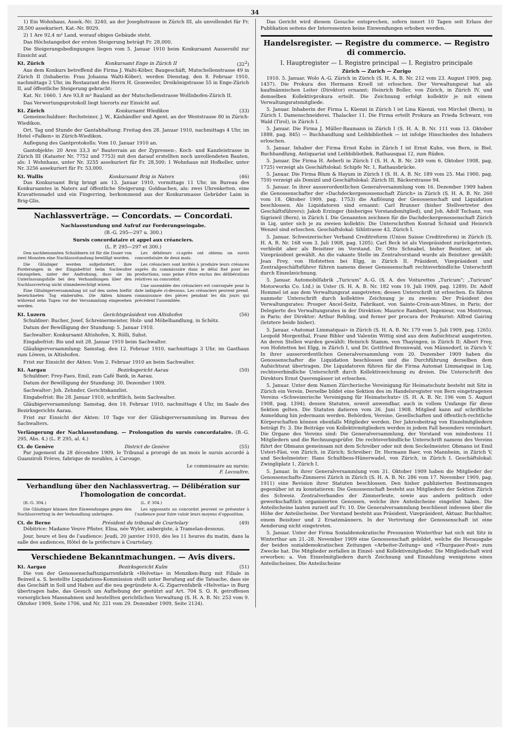34
1) Ein Wohnhaus, Assek.-Nr. 3240, an der Josephstrasse in Zürich III, als unvollendet für Fr. 28,500 assekuriert. Kat.-Nr. 8029.
2) 1 Are 92,4 m² Land, worauf obiges Gebäude steht.
Das Höchstangebot der ersten Steigerung beträgt Fr. 28,000.
Die Steigerungsbedingungen liegen vom 5. Januar 1910 beim Konkursamt Aussersihl zur Einsicht auf.
Kt. Zürich Konkursamt Enge in Zürich II (32<sup>2</sup>)
Aus dem Konkurs betreffend die Firma J. Walti-Köber, Baugeschäft, Mutschellenstrasse 49 in Zürich II (Inhaberin: Frau Johanna Walti-Köber), werden Dienstag, den 8. Februar 1910, nachmittags 2 Uhr, im Restaurant des Herrn H. Gossweiler, Dreikönigstrasse 55 in Enge-Zürich II, auf öffentliche Steigerung gebracht:
Kat. Nr. 1660. 1 Are 93,8 m² Bauland an der Mutschellenstrasse Wollisbofen-Zürich II.
Das Verwertungsprotokoll liegt hierorts zur Einsicht auf.
Kt. Zürich Konkursamt Wiedikon (33)
Gemeinschuldner: Rechsteiner, J. W., Käshändler und Agent, an der Weststrasse 80 in Zürich-Wiedikon.
Ort, Tag und Stunde der Gantabhaltung: Freitag den 28. Januar 1910, nachmittags 4 Uhr, im Hotel «Falken» in Zürich-Wiedikon.
Auflegung des Gantprotokolls: Vom 10. Januar 1910 an.
Gantobjekte: 20 Aren 33,3 m² Bauterrain an der Zypressen-, Koch- und Kanzleistrasse in Zürich III (Kataster Nr. 7752 und 7753) mit den darauf erstellten noch unvollendeten Bauten, als: 1 Wohnhaus, unter Nr. 3255 assekuriert für Fr. 28,500; 1 Wohnhaus mit Hofkeller, unter Nr. 3256 assekuriert für Fr. 53,000.
Kt. Wallis Konkursamt Brig in Naters (46)
Das Konkursamt Brig bringt am 13. Januar 1910, vormittags 11 Uhr, im Bureau des Konkursamtes in Naters auf öffentliche Steigerung: Goldsachen, als: zwei Uhrenketten, eine Kravattennadel und ein Fingerring, herkommend aus der Konkursmasse Gebrüder Laim in Brig-Glis.
Nachlassverträge. — Concordats. — Concordati.
Nachlassstundung und Aufruf zur Forderungseingabe.
(B.-G. 295—297 u. 300.)
Sursis concordataire et appel aux créanciers.
(L. P. 295—297 et 300.)
Den nachbenannten Schuldnern ist für die Dauer von zwei Monaten eine Nachlassstundung bewilligt worden.
Die Gläubiger werden aufgefordert, ihre Forderungen in der Eingabefrist beim Sachwalter einzugeben, unter der Androhung, dass sie im Unterlassungsfalle bei den Verhandlungen über den Nachlassvertrag nicht stimmberechtigt wären.
Eine Gläubigerversammlung ist auf den unten hiefür bezeichneten Tag einberufen. Die Akten können während zehn Tagen vor der Versammlung eingesehen werden.
Les débiteurs ci-après ont obtenu un sursis concordataire de deux mois.
Les créanciers sont invités à produire leurs créances auprès du commissaire dans le délai fixé pour les productions, sous peine d'être exclus des délibérations relatives au concordat.
Une assemblée des créanciers est convoquée pour la date indiquée ci-dessous. Les créanciers peuvent prend. connaissance des pièces pendant les dix jours qui précèdent l'assemblée.
Kt. Luzern Gerichtspräsident von Altishofen (56)
Schuldner: Bucher, Josef, Schreinermeister, Holz- und Möbelhandlung, in Schötz.
Datum der Bewilligung der Stundung: 5. Januar 1910.
Sachwalter: Konkursamt Altishofen, X. Rölli, Suhst.
Eingabefrist: Bis und mit 28. Januar 1910 beim Sachwalter.
Gläubigerversammlung: Samstag, den 12. Februar 1910, nachmittags 3 Uhr, im Gasthaus zum Löwen, in Altishofen.
Frist zur Einsicht der Akten: Vom 2. Februar 1910 an beim Sachwalter.
Kt. Aargau Bezirksgericht Aarau (50)
Schuldner: Frey-Faes, Emil, zum Café Bank, in Aarau.
Datum der Bewilligung der Stundung: 30. Dezember 1909.
Sachwalter: Joh. Zehnder, Gerichtskanzlist.
Eingabefrist: Bis 28. Januar 1910, schriftlich, heim Sachwalter.
Gläubigerversammlung: Samstag, den 19. Februar 1910, nachmittags 4 Uhr, im Saale des Bezirksgerichts Aarau.
Frist zur Einsicht der Akten: 10 Tage vor der Gläubigerversammlung im Bureau des Sachwalters.
Verlängerung der Nachlassstundung. — Prolongation du sursis concordataire. (B.-G. 295, Abs. 4.) (L. P. 295, al. 4.)
Ct. de Genève District de Genève (55)
Par jugement du 28 décembre 1909, le Tribunal a prorogé de un mois le sursis accordé à Guanziroli Frères, fabrique de meubles, à Carouge.
Le commissaire au sursis:
F. Lecoultre.
Verhandlung über den Nachlassvertrag. — Délibération sur l'homologation de concordat.
(B.-G. 304.)
Die Gläubiger können ihre Einwendungen gegen den Nachlassvertrag in der Verhandlung anbringen.
(L. P. 304.)
Les opposants au concordat peuvent se présenter à l'audience pour faire valoir leurs moyens d'opposition.
Ct. de Berne Président du tribunal de Courtelary (49)
Débitrice: Madame Veuve Pfister, Elisa, née Wyler, aubergiste, à Tramelan-dessous.
Jour, heure et lieu de l'audience: Jeudi, 20 janvier 1910, dès les 11 heures du matin, dans la salle des audiences, Hôtel de la préfecture à Courtelary.
Verschiedene Bekanntmachungen. — Avis divers.
Kt. Aargau Bezirksgericht Kulm (51)
Die von der Genossenschaftszigarrenfabrik «Helvetia» in Menziken-Burg mit Filiale in Beinwil a. S. bestellte Liquidations-Kommission stellt unter Berufung auf die Tatsache, dass sie das Geschäft in Soll und Haben auf die neu gegründete A.-G. Zigarrenfabrik «Helvetia» in Burg übertragen habe, das Gesuch um Aufhebung der gestützt auf Art. 704 S. O. R. getroffenen vorsorglichen Massnahmen und hestellten gerichtlichen Verwaltung (S. H. A. B. Nr. 253 vom 9. Oktoher 1909, Seite 1706, und Nr. 321 vom 29. Dezember 1909, Seite 2134).
Das Gericht wird diesem Gesuche entsprechen, sofern innert 10 Tagen seit Erlass der Publikation seitens der Interessenten keine Einwendungen erhoben werden.
Handelsregister. — Registre du commerce. — Registro di commercio.
I. Hauptregister — I. Registre principal — I. Registro principale
Zürich — Zurich — Zurigo
1910. 5. Januar. Wolo A.-G. Zürich in Zürich (S. H. A. B. Nr. 212 vom 23. August 1909, pag. 1457). Die Prokura des Hermann Kroell ist erloschen. Der Verwaltungsrat hat als kaufmännischen Leiter (Direktor) ernannt: Heinrich Boller, von Zürich, in Zürich IV, und demselben Kollektivprokura erteilt. Die Zeichnung erfolgt kollektiv je mit einem Verwaltungsratsmitgliede.
5. Januar. Inhaberin der Firma L. Küenzi in Zürich I ist Lina Küenzi, von Mirchel (Bern), in Zürich I. Damenschneiderei. Thalacker 11. Die Firma erteilt Prokura an Frieda Schwarz, von Wald (Tirol), in Zürich I.
5. Januar. Die Firma J. Müller-Baumann in Zürich I (S. H. A. B. Nr. 111 vom 13. Oktober 1888, pag. 845) — Buchhandlung und Leihbibliothek — ist infolge Hinschiedes des Inhabers erloschen.
5. Januar. Inhaber der Firma Ernst Kuhn in Zürich I ist Ernst Kuhn, von Bern, in Biel. Buchhandlung, Antiquariat und Leihbibliotbek. Rathausquai 12, zum Rüden.
5. Januar. Die Firma H. Aeberli in Zürich I (S. H. A. B. Nr. 249 vom 6. Oktober 1908, pag. 1725) verzeigt als Geschäftslokal: Schipfe Nr. 1, Rathausbrücke.
5. Januar. Die Firma Blum & Hayum in Zürich I (S. H. A. B. Nr. 189 vom 25. Mai 1900, pag. 759) verzeigt als Domizil und Geschäftslokal: Zürich III, Bäckerstrasse 94.
5. Januar. In ihrer ausserordentlichen Generalversammlung vom 16. Dezember 1909 haben die Genossenschafter der «Dachdeckergenossenschaft Zürich» in Zürich (S. H. A. B. Nr. 260 vom 18. Oktober 1909, pag. 1753) die Auflösung der Genossenschaft und Liquidation beschlossen. Als Liquidatoren sind ernannt: Carl Brunner (bisher Stellvertreter des Geschäftsführers); Jakob Erzinger (bisheriges Vorstandsmitglied), und Joh. Adolf Tschanz, von Sigriswil (Bern), in Zürich I. Die Genannten zeichnen für die Dachdeckergenossenschaft Zürich in Liq. unter sich je zu zweien kollektiv. Die Unterschriften Konrad Schmid und Heinrich Wenzel sind erloschen. Geschäftslokal: Sihlstrasse 43, Zürich I.
5. Januar. Schweizerischer Verband Creditreform (Union Suisse Creditreform) in Zürich (S. H. A. B. Nr. 168 vom 3. Juli 1908, pag. 1205). Carl Beck ist als Vizepräsident zurückgetreten, verbleibt aber als Beisitzer im Vorstand. Dr. Otto Schnabel, bisher Beisitzer, ist als Vizepräsident gewählt. An die vakante Stelle im Zentralvorstand wurde als Beisitzer gewählt: Jean Frey, von Hofstetten bei Elgg, in Zürich II. Präsident, Vizepräsident und Zentralgeschäftsführer führen namens dieser Genossenschaft rechtsverbindliche Unterschrift durch Einzelzeichnung.
5. Januar. Automobilfabrik „Turicum" A.-G. (S. A. des Voiturettes „Turicum"; „Turicum" Motorworks Co. Ltd.) in Uster (S. H. A. B. Nr. 182 vom 19. Juli 1909, pag. 1289). Dr. Adolf Hommel ist aus dem Verwaltungsrat ausgetreten; dessen Unterschrift ist erloschen. Es führen nunmehr Unterschrift durch kollektive Zeichnung je zu zweien: Der Präsident des Verwaltungsrates: Prosper Ancel-Seitz, Fabrikant, von Sainte-Croix-aux-Mines, in Paris; der Delegierte des Verwaltungsrates in der Direktion: Maurice Rambert, Ingenieur, von Montreux, in Paris; der Direktor: Arthur Rebling, und ferner per procura der Prokurist: Alfred Gairing (letztere beide bisher).
5. Januar. «Automat Limmatquai» in Zürich (S. H. A. B. Nr. 179 vom 5. Juli 1909, pag. 1265). Leopold Morgenthal, Franz Bibler und Valentin Wittig sind aus dem Aufsichtsrat ausgetreten. An deren Stellen wurden gewählt: Heinrich Stamm, von Thayingen, in Zürich II; Albert Frey, von Hofstetten bei Elgg, in Zürich I, und Dr. Gottfried Brennwald, von Männedorf, in Zürich V. In ihrer ausserordentlichen Generalversammlung vom 20. Dezember 1909 haben die Genossenschafter die Liquidation beschlossen und die Durchführung derselben dem Aufsichtsrat übertragen. Die Liquidatoren führen für die Firma Automat Limmatquai in Liq. rechtsverbindliche Unterschrift durch Kollektivzeichnung zu dreien. Die Unterschrift des Direktors Ernst Querengässer ist erloschen.
5. Januar. Unter dem Namen Zürcherische Vereinigung für Heimatschutz besteht mit Sitz in Zürich ein Verein. Derselbe bildet eine Sektion des im Handelsregister von Bern eingetragenen Vereins «Schweizerische Vereinigung für Heimatschutz» (S. H. A. B. Nr. 196 vom 5. August 1908, pag. 1394), dessen Statuten, soweit anwendbar, auch in vollem Umfange für diese Sektion gelten. Die Statuten datieren vom 26. Juni 1908. Mitglied kann auf schriftliche Anmeldung hin jedermann werden. Behörden, Vereine, Gesellschaften und öffentlich-rechtliche Körperschaften können ebenfalls Mitglieder werden. Der Jahresbeitrag von Einzelmitgliedern beträgt Fr. 3. Die Beiträge von Kollektivmitgliedern werden in jedem Fall besonders vereinbart. Die Organe des Vereins sind: Die Generalversammlung, der Vorstand von mindestens 11 Mitgliedern und die Rechnungsprüfer. Die rechtsverbindliche Unterschrift namens des Vereins führt der Obmann gemeinsam mit dem Schreiber oder mit dem Seckelmeister. Obmann ist Emil Usteri-Fäsi, von Zürich, in Zürich; Schreiber: Dr. Hermann Baer, von Mannheim, in Zürich V, und Seckelmeister: Hans Schultbess-Hünerwadel, von Zürich, in Zürich I. Geschäftslokal: Zwingliplatz 1, Zürich I.
5. Januar. In ihrer Generalversammlung vom 31. Oktober 1909 haben die Mitglieder der Genossenschafts-Zimmerei Zürich in Zürich (S. H. A. B. Nr. 286 vom 17. November 1909, pag. 1911) eine Revision ihrer Statuten beschlossen. Den hisher publizierten Bestimmungen gegenüber ist zu konstatieren: Die Genossenschaft besteht aus Mitgliedern der Sektion Zürich des Schweiz. Zentralverbandes der Zimmerleute, sowie aus andern politisch oder gewerkschaftlich organisierten Genossen, welche ihre Anteilscheine eingelöst haben. Die Anteilscheine lauten zurzeit auf Fr. 10. Die Generalversammlung beschliesst indessen über die Höhe der Anteilscheine. Der Vorstand besteht aus Präsident, Vizepräsident, Aktuar, Buchhalter, einem Beisitzer und 2 Ersatzmännern. In der Vertretung der Genossenschaft ist eine Aenderung nicht eingetreten.
5. Januar. Unter der Firma Sozialdemokratische Pressunion Winterthur hat sich mit Sitz in Winterthur am 21.-28. November 1909 eine Genossenschaft gebildet, welche die Herausgabe der beiden sozialdemokratischen Zeitungen «Arbeiter-Zeitung» und «Thurgauer-Post» zum Zwecke hat. Die Mitglieder zerfallen in Einzel- und Kollektivmitglieder. Die Mitgliedschaft wird erworben: a. Von Einzelmitgliedern durch Zeichnung und Einzahlung wenigstens eines Anteilscheines. Die Anteilscheine